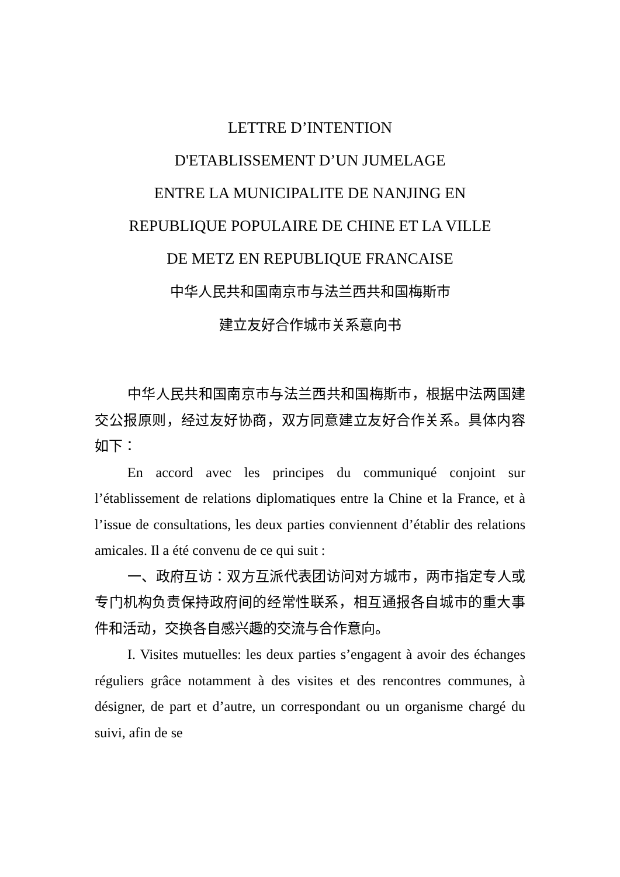LETTRE D’INTENTION
D'ETABLISSEMENT D’UN JUMELAGE
ENTRE LA MUNICIPALITE DE NANJING EN
REPUBLIQUE POPULAIRE DE CHINE ET LA VILLE
DE METZ EN REPUBLIQUE FRANCAISE
中华人民共和国南京市与法兰西共和国梅斯市
建立友好合作城市关系意向书
中华人民共和国南京市与法兰西共和国梅斯市，根据中法两国建交公报原则，经过友好协商，双方同意建立友好合作关系。具体内容如下：
En accord avec les principes du communiqué conjoint sur l’établissement de relations diplomatiques entre la Chine et la France, et à l’issue de consultations, les deux parties conviennent d’établir des relations amicales. Il a été convenu de ce qui suit :
一、政府互访：双方互派代表团访问对方城市，两市指定专人或专门机构负责保持政府间的经常性联系，相互通报各自城市的重大事件和活动，交换各自感兴趣的交流与合作意向。
I. Visites mutuelles: les deux parties s’engagent à avoir des échanges réguliers grâce notamment à des visites et des rencontres communes, à désigner, de part et d’autre, un correspondant ou un organisme chargé du suivi, afin de se